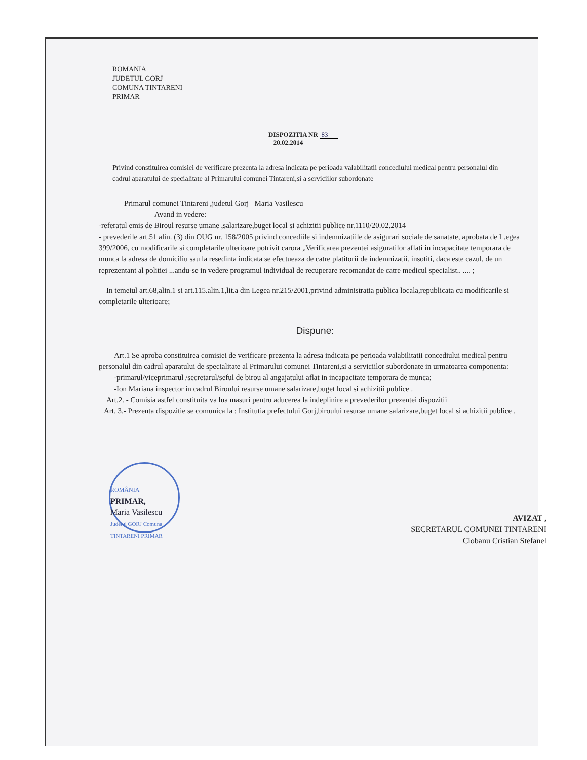ROMANIA
JUDETUL GORJ
COMUNA TINTARENI
PRIMAR
DISPOZITIA NR 83
20.02.2014
Privind constituirea comisiei de verificare prezenta la adresa indicata pe perioada valabilitatii concediului medical pentru personalul din cadrul aparatului de specialitate al Primarului comunei Tintareni,si a serviciilor subordonate
Primarul comunei Tintareni ,judetul Gorj –Maria Vasilescu
Avand in vedere:
-referatul emis de Biroul resurse umane ,salarizare,buget local si achizitii publice nr.1110/20.02.2014
- prevederile art.51 alin. (3) din OUG nr. 158/2005 privind concediile si indemnizatiile de asigurari sociale de sanatate, aprobata de L.egea 399/2006, cu modificarile si completarile ulterioare potrivit carora „Verificarea prezentei asiguratilor aflati in incapacitate temporara de munca la adresa de domiciliu sau la resedinta indicata se efectueaza de catre platitorii de indemnizatii. insotiti, daca este cazul, de un reprezentant al politiei ...andu-se in vedere programul individual de recuperare recomandat de catre medicul specialist.. .... ;
In temeiul art.68,alin.1 si art.115.alin.1,lit.a din Legea nr.215/2001,privind administratia publica locala,republicata cu modificarile si completarile ulterioare;
Dispune:
Art.1 Se aproba constituirea comisiei de verificare prezenta la adresa indicata pe perioada valabilitatii concediului medical pentru personalul din cadrul aparatului de specialitate al Primarului comunei Tintareni,si a serviciilor subordonate in urmatoarea componenta:
-primarul/viceprimarul /secretarul/seful de birou al angajatului aflat in incapacitate temporara de munca;
-Ion Mariana inspector in cadrul Biroului resurse umane salarizare,buget local si achizitii publice .
Art.2. - Comisia astfel constituita va lua masuri pentru aducerea la indeplinire a prevederilor prezentei dispozitii
Art. 3.- Prezenta dispozitie se comunica la : Institutia prefectului Gorj,biroului resurse umane salarizare,buget local si achizitii publice .
ROMÂNIA
PRIMAR,
Maria Vasilescu
Judetul GORJ Comuna TINTARENI PRIMAR
AVIZAT ,
SECRETARUL COMUNEI TINTARENI
Ciobanu Cristian Stefanel